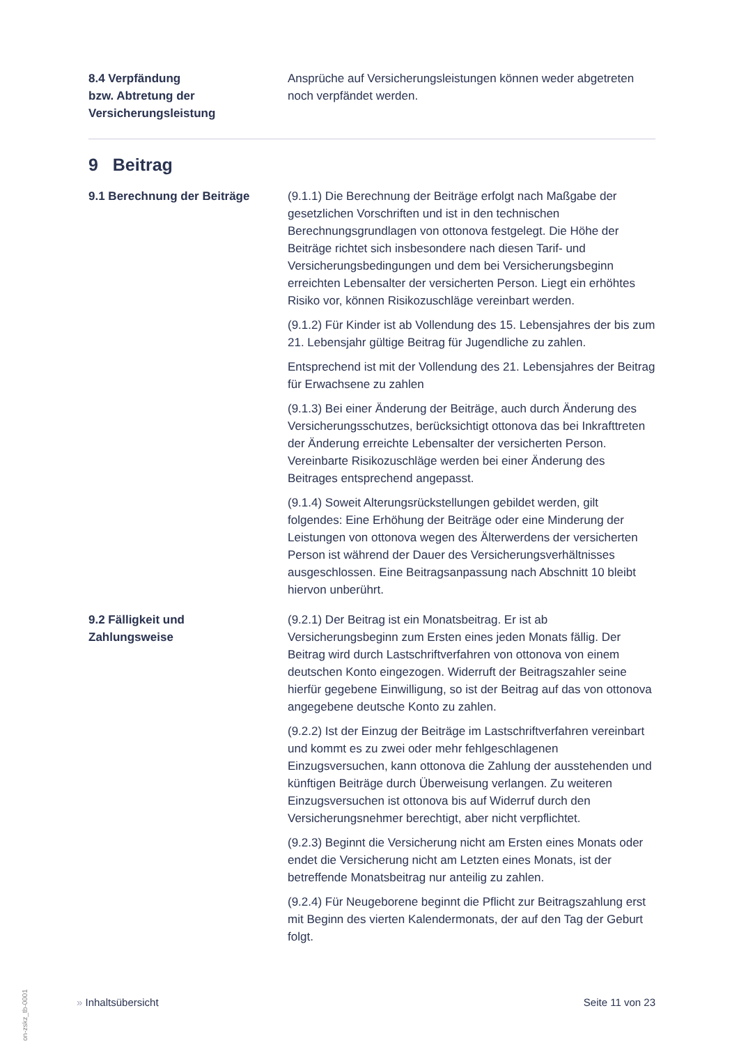8.4 Verpfändung
bzw. Abtretung der
Versicherungsleistung
Ansprüche auf Versicherungsleistungen können weder abgetreten noch verpfändet werden.
9 Beitrag
9.1 Berechnung der Beiträge (9.1.1) Die Berechnung der Beiträge erfolgt nach Maßgabe der gesetzlichen Vorschriften und ist in den technischen Berechnungsgrundlagen von ottonova festgelegt. Die Höhe der Beiträge richtet sich insbesondere nach diesen Tarif- und Versicherungsbedingungen und dem bei Versicherungsbeginn erreichten Lebensalter der versicherten Person. Liegt ein erhöhtes Risiko vor, können Risikozuschläge vereinbart werden.
(9.1.2) Für Kinder ist ab Vollendung des 15. Lebensjahres der bis zum 21. Lebensjahr gültige Beitrag für Jugendliche zu zahlen.
Entsprechend ist mit der Vollendung des 21. Lebensjahres der Beitrag für Erwachsene zu zahlen
(9.1.3) Bei einer Änderung der Beiträge, auch durch Änderung des Versicherungsschutzes, berücksichtigt ottonova das bei Inkrafttreten der Änderung erreichte Lebensalter der versicherten Person. Vereinbarte Risikozuschläge werden bei einer Änderung des Beitrages entsprechend angepasst.
(9.1.4) Soweit Alterungsrückstellungen gebildet werden, gilt folgendes: Eine Erhöhung der Beiträge oder eine Minderung der Leistungen von ottonova wegen des Älterwerdens der versicherten Person ist während der Dauer des Versicherungsverhältnisses ausgeschlossen. Eine Beitragsanpassung nach Abschnitt 10 bleibt hiervon unberührt.
9.2 Fälligkeit und
Zahlungsweise
(9.2.1) Der Beitrag ist ein Monatsbeitrag. Er ist ab Versicherungsbeginn zum Ersten eines jeden Monats fällig. Der Beitrag wird durch Lastschriftverfahren von ottonova von einem deutschen Konto eingezogen. Widerruft der Beitragszahler seine hierfür gegebene Einwilligung, so ist der Beitrag auf das von ottonova angegebene deutsche Konto zu zahlen.
(9.2.2) Ist der Einzug der Beiträge im Lastschriftverfahren vereinbart und kommt es zu zwei oder mehr fehlgeschlagenen Einzugsversuchen, kann ottonova die Zahlung der ausstehenden und künftigen Beiträge durch Überweisung verlangen. Zu weiteren Einzugsversuchen ist ottonova bis auf Widerruf durch den Versicherungsnehmer berechtigt, aber nicht verpflichtet.
(9.2.3) Beginnt die Versicherung nicht am Ersten eines Monats oder endet die Versicherung nicht am Letzten eines Monats, ist der betreffende Monatsbeitrag nur anteilig zu zahlen.
(9.2.4) Für Neugeborene beginnt die Pflicht zur Beitragszahlung erst mit Beginn des vierten Kalendermonats, der auf den Tag der Geburt folgt.
on-zskz_tb-0001
» Inhaltsübersicht Seite 11 von 23